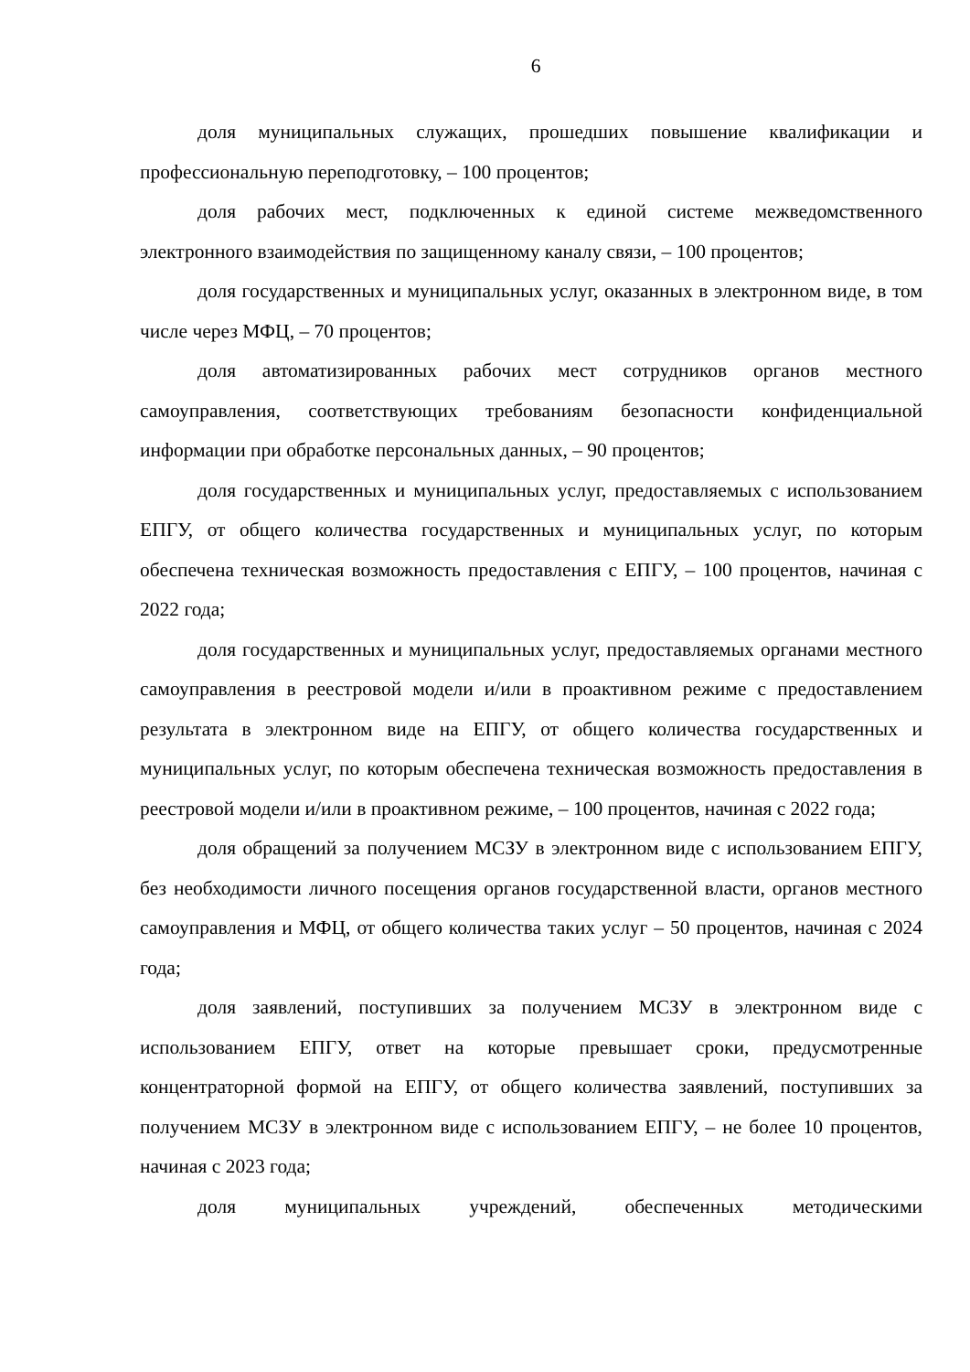6
доля муниципальных служащих, прошедших повышение квалификации и профессиональную переподготовку, – 100 процентов;
доля рабочих мест, подключенных к единой системе межведомственного электронного взаимодействия по защищенному каналу связи, – 100 процентов;
доля государственных и муниципальных услуг, оказанных в электронном виде, в том числе через МФЦ, – 70 процентов;
доля автоматизированных рабочих мест сотрудников органов местного самоуправления, соответствующих требованиям безопасности конфиденциальной информации при обработке персональных данных, – 90 процентов;
доля государственных и муниципальных услуг, предоставляемых с использованием ЕПГУ, от общего количества государственных и муниципальных услуг, по которым обеспечена техническая возможность предоставления с ЕПГУ, – 100 процентов, начиная с 2022 года;
доля государственных и муниципальных услуг, предоставляемых органами местного самоуправления в реестровой модели и/или в проактивном режиме с предоставлением результата в электронном виде на ЕПГУ, от общего количества государственных и муниципальных услуг, по которым обеспечена техническая возможность предоставления в реестровой модели и/или в проактивном режиме, – 100 процентов, начиная с 2022 года;
доля обращений за получением МСЗУ в электронном виде с использованием ЕПГУ, без необходимости личного посещения органов государственной власти, органов местного самоуправления и МФЦ, от общего количества таких услуг – 50 процентов, начиная с 2024 года;
доля заявлений, поступивших за получением МСЗУ в электронном виде с использованием ЕПГУ, ответ на которые превышает сроки, предусмотренные концентраторной формой на ЕПГУ, от общего количества заявлений, поступивших за получением МСЗУ в электронном виде с использованием ЕПГУ, – не более 10 процентов, начиная с 2023 года;
доля муниципальных учреждений, обеспеченных методическими